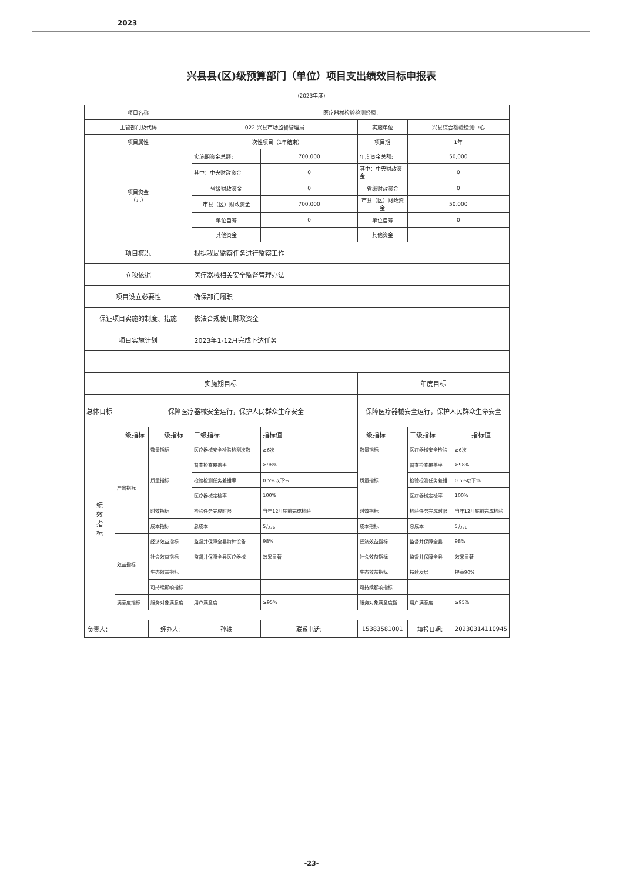2023
兴县县(区)级预算部门（单位）项目支出绩效目标申报表
（2023年度）
| 项目名称 | | | 医疗器械检验检测经费. | | | | |
| 主管部门及代码 | | | 022-兴县市场监督管理局 | | 实施单位 | 兴县综合检验检测中心 | |
| 项目属性 | | | 一次性项目（1年结束） | | 项目期 | 1年 | |
| 项目资金 （元） | | | 实施期资金总额: | 700,000 | 年度资金总额: | 50,000 | |
| | | | 其中：中央财政资金 | 0 | 其中：中央财政资金 | 0 | |
| | | | 省级财政资金 | 0 | 省级财政资金 | 0 | |
| | | | 市县（区）财政资金 | 700,000 | 市县（区）财政资金 | 50,000 | |
| | | | 单位自筹 | 0 | 单位自筹 | 0 | |
| | | | 其他资金 | | 其他资金 | | |
| 项目概况 | | | 根据我局监察任务进行监察工作 | | | | |
| 立项依据 | | | 医疗器械相关安全监督管理办法 | | | | |
| 项目设立必要性 | | | 确保部门履职 | | | | |
| 保证项目实施的制度、措施 | | | 依法合规使用财政资金 | | | | |
| 项目实施计划 | | | 2023年1-12月完成下达任务 | | | | |
| 实施期目标 | | | | | 年度目标 | | |
| 总体目标 | 保障医疗器械安全运行，保护人民群众生命安全 | | | | 保障医疗器械安全运行，保护人民群众生命安全 | | |
| 绩 效 指 标 | 一级指标 | 二级指标 | 三级指标 | 指标值 | 二级指标 | 三级指标 | 指标值 |
| | 产出指标 | 数量指标 | 医疗器械安全检验检测次数 | ≥6次 | 数量指标 | 医疗器械安全检验 | ≥6次 |
| | | 质量指标 | 督查检查覆盖率 | ≥98% | 质量指标 | 督查检查覆盖率 | ≥98% |
| | | | 检验检测任务差错率 | 0.5%以下% | | 检验检测任务差错 | 0.5%以下% |
| | | | 医疗器械定检率 | 100% | | 医疗器械定检率 | 100% |
| | | 时效指标 | 检验任务完成时限 | 当年12月底前完成检验 | 时效指标 | 检验任务完成时限 | 当年12月底前完成检验 |
| | | 成本指标 | 总成本 | 5万元 | 成本指标 | 总成本 | 5万元 |
| | 效益指标 | 经济效益指标 | 监督并保障全县特种设备 | 98% | 经济效益指标 | 监督并保障全县 | 98% |
| | | 社会效益指标 | 监督并保障全县医疗器械 | 效果显著 | 社会效益指标 | 监督并保障全县 | 效果显著 |
| | | 生态效益指标 | | | 生态效益指标 | 持续发展 | 提高90% |
| | | 可持续影响指标 | | | 可持续影响指标 | | |
| | 满意度指标 | 服务对象满意度 | 用户满意度 | ≥95% | 服务对象满意度指 | 用户满意度 | ≥95% |
| 负责人： | | 经办人: | 孙轶 | 联系电话: | 15383581001 | 填报日期: | 20230314110945 |
-23-